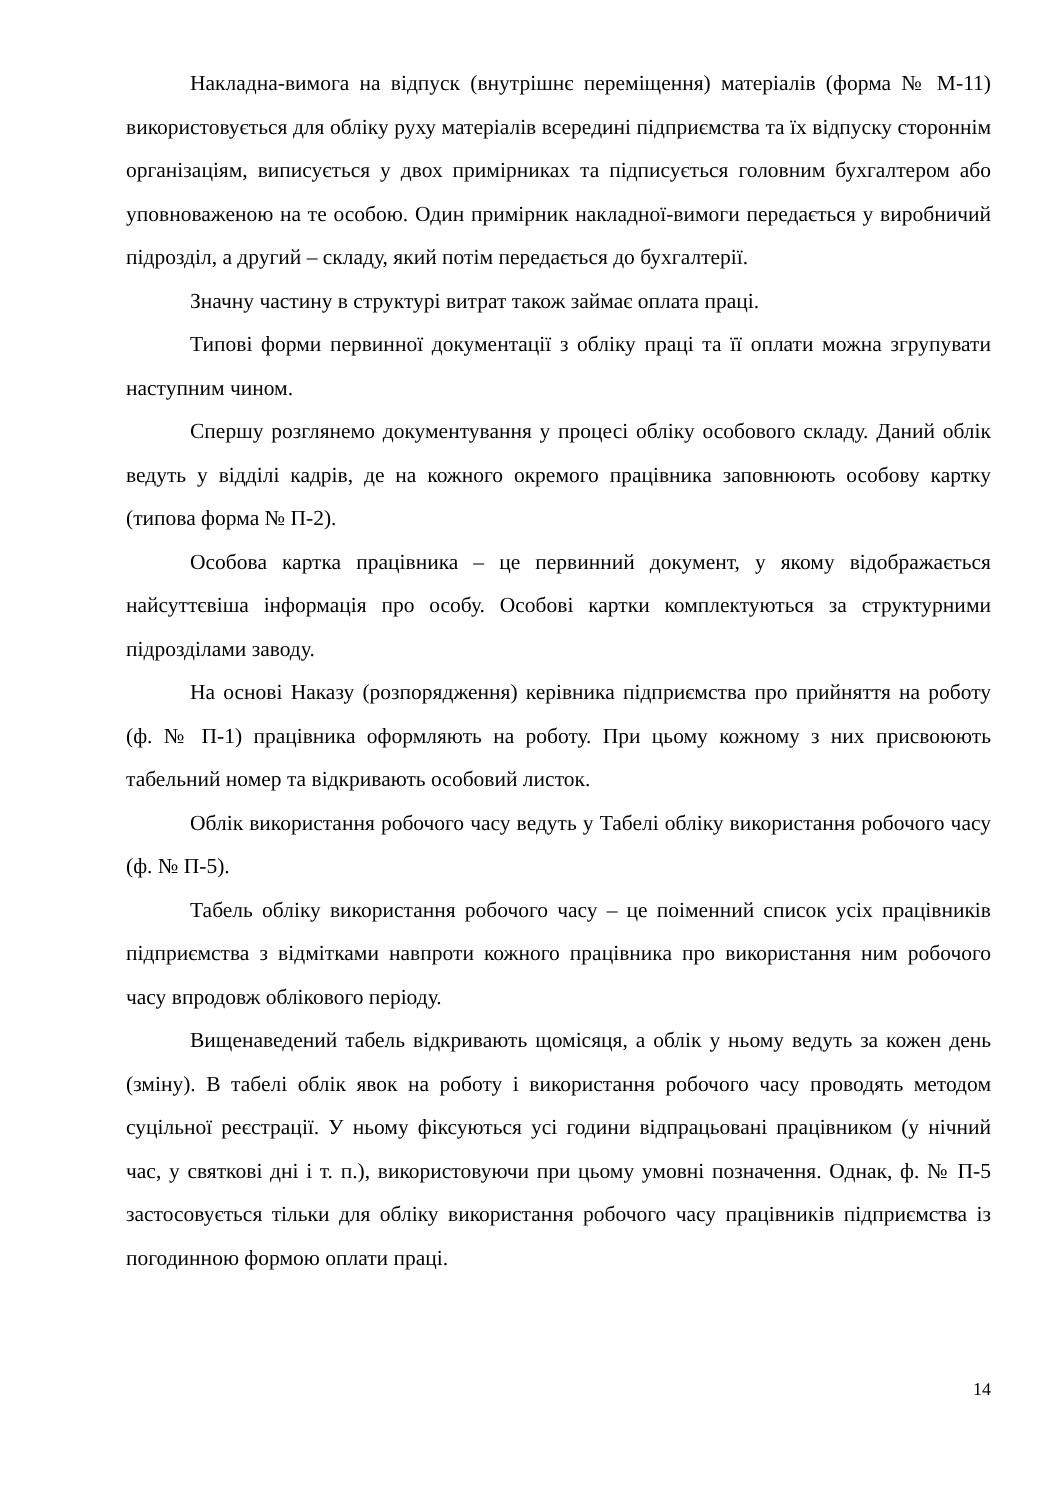Накладна-вимога на відпуск (внутрішнє переміщення) матеріалів (форма № М-11) використовується для обліку руху матеріалів всередині підприємства та їх відпуску стороннім організаціям, виписується у двох примірниках та підписується головним бухгалтером або уповноваженою на те особою. Один примірник накладної-вимоги передається у виробничий підрозділ, а другий – складу, який потім передається до бухгалтерії.
Значну частину в структурі витрат також займає оплата праці.
Типові форми первинної документації з обліку праці та її оплати можна згрупувати наступним чином.
Спершу розглянемо документування у процесі обліку особового складу. Даний облік ведуть у відділі кадрів, де на кожного окремого працівника заповнюють особову картку (типова форма № П-2).
Особова картка працівника – це первинний документ, у якому відображається найсуттєвіша інформація про особу. Особові картки комплектуються за структурними підрозділами заводу.
На основі Наказу (розпорядження) керівника підприємства про прийняття на роботу (ф. № П-1) працівника оформляють на роботу. При цьому кожному з них присвоюють табельний номер та відкривають особовий листок.
Облік використання робочого часу ведуть у Табелі обліку використання робочого часу (ф. № П-5).
Табель обліку використання робочого часу – це поіменний список усіх працівників підприємства з відмітками навпроти кожного працівника про використання ним робочого часу впродовж облікового періоду.
Вищенаведений табель відкривають щомісяця, а облік у ньому ведуть за кожен день (зміну). В табелі облік явок на роботу і використання робочого часу проводять методом суцільної реєстрації. У ньому фіксуються усі години відпрацьовані працівником (у нічний час, у святкові дні і т. п.), використовуючи при цьому умовні позначення. Однак, ф. № П-5 застосовується тільки для обліку використання робочого часу працівників підприємства із погодинною формою оплати праці.
14